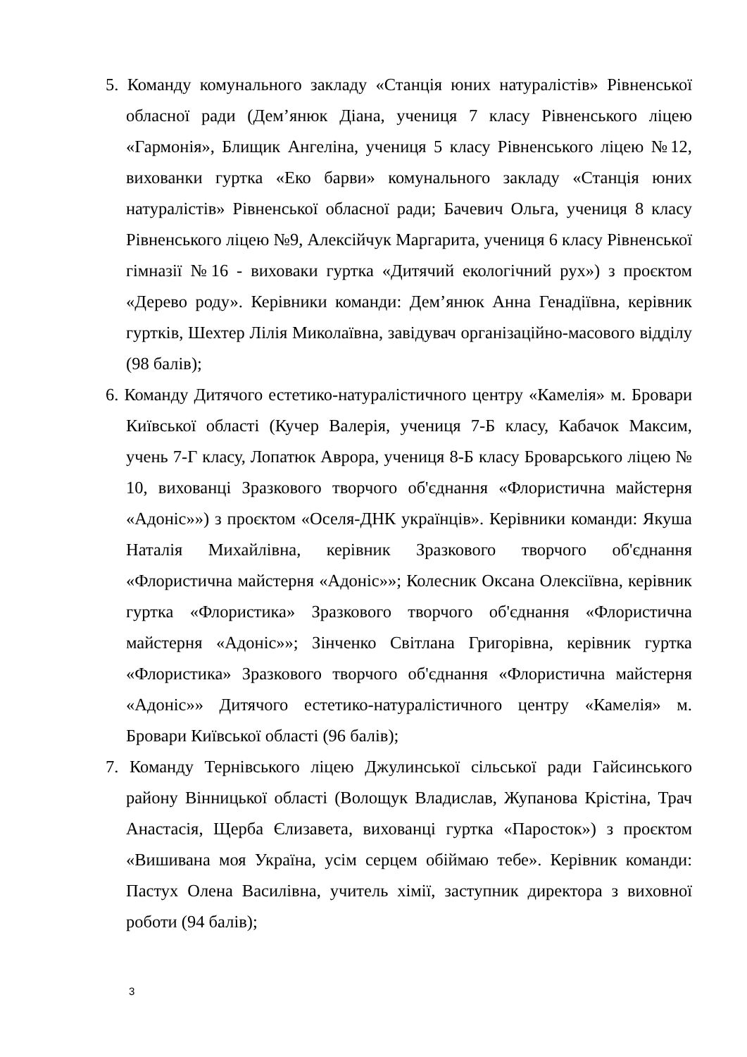5. Команду комунального закладу «Станція юних натуралістів» Рівненської обласної ради (Дем’янюк Діана, учениця 7 класу Рівненського ліцею «Гармонія», Блищик Ангеліна, учениця 5 класу Рівненського ліцею №12, вихованки гуртка «Еко барви» комунального закладу «Станція юних натуралістів» Рівненської обласної ради; Бачевич Ольга, учениця 8 класу Рівненського ліцею №9, Алексійчук Маргарита, учениця 6 класу Рівненської гімназії №16 - виховаки гуртка «Дитячий екологічний рух») з проєктом «Дерево роду». Керівники команди: Дем’янюк Анна Генадіївна, керівник гуртків, Шехтер Лілія Миколаївна, завідувач організаційно-масового відділу (98 балів);
6. Команду Дитячого естетико-натуралістичного центру «Камелія» м. Бровари Київської області (Кучер Валерія, учениця 7-Б класу, Кабачок Максим, учень 7-Г класу, Лопатюк Аврора, учениця 8-Б класу Броварського ліцею № 10, вихованці Зразкового творчого об'єднання «Флористична майстерня «Адоніс»») з проєктом «Оселя-ДНК українців». Керівники команди: Якуша Наталія Михайлівна, керівник Зразкового творчого об'єднання «Флористична майстерня «Адоніс»»; Колесник Оксана Олексіївна, керівник гуртка «Флористика» Зразкового творчого об'єднання «Флористична майстерня «Адоніс»»; Зінченко Світлана Григорівна, керівник гуртка «Флористика» Зразкового творчого об'єднання «Флористична майстерня «Адоніс»» Дитячого естетико-натуралістичного центру «Камелія» м. Бровари Київської області (96 балів);
7. Команду Тернівського ліцею Джулинської сільської ради Гайсинського району Вінницької області (Волощук Владислав, Жупанова Крістіна, Трач Анастасія, Щерба Єлизавета, вихованці гуртка «Паросток») з проєктом «Вишивана моя Україна, усім серцем обіймаю тебе». Керівник команди: Пастух Олена Василівна, учитель хімії, заступник директора з виховної роботи (94 балів);
3